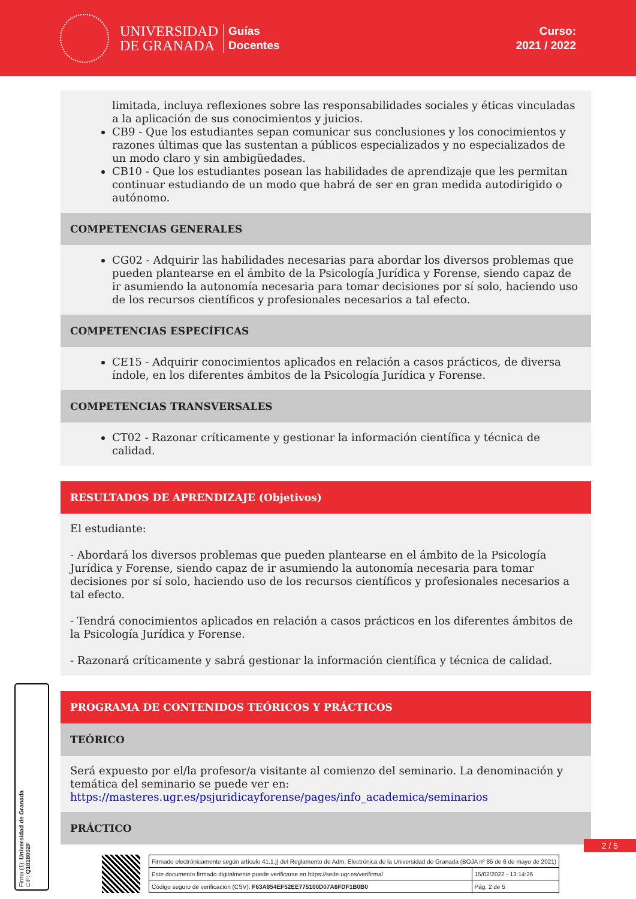UNIVERSIDAD
DE GRANADA
Guías
Docentes
Curso:
2021 / 2022
limitada, incluya reflexiones sobre las responsabilidades sociales y éticas vinculadas a la aplicación de sus conocimientos y juicios.
CB9 - Que los estudiantes sepan comunicar sus conclusiones y los conocimientos y razones últimas que las sustentan a públicos especializados y no especializados de un modo claro y sin ambigüedades.
CB10 - Que los estudiantes posean las habilidades de aprendizaje que les permitan continuar estudiando de un modo que habrá de ser en gran medida autodirigido o autónomo.
COMPETENCIAS GENERALES
CG02 - Adquirir las habilidades necesarias para abordar los diversos problemas que pueden plantearse en el ámbito de la Psicología Jurídica y Forense, siendo capaz de ir asumiendo la autonomía necesaria para tomar decisiones por sí solo, haciendo uso de los recursos científicos y profesionales necesarios a tal efecto.
COMPETENCIAS ESPECÍFICAS
CE15 - Adquirir conocimientos aplicados en relación a casos prácticos, de diversa índole, en los diferentes ámbitos de la Psicología Jurídica y Forense.
COMPETENCIAS TRANSVERSALES
CT02 - Razonar críticamente y gestionar la información científica y técnica de calidad.
RESULTADOS DE APRENDIZAJE (Objetivos)
El estudiante:
- Abordará los diversos problemas que pueden plantearse en el ámbito de la Psicología Jurídica y Forense, siendo capaz de ir asumiendo la autonomía necesaria para tomar decisiones por sí solo, haciendo uso de los recursos científicos y profesionales necesarios a tal efecto.
- Tendrá conocimientos aplicados en relación a casos prácticos en los diferentes ámbitos de la Psicología Jurídica y Forense.
- Razonará críticamente y sabrá gestionar la información científica y técnica de calidad.
PROGRAMA DE CONTENIDOS TEÓRICOS Y PRÁCTICOS
TEÓRICO
Será expuesto por el/la profesor/a visitante al comienzo del seminario. La denominación y temática del seminario se puede ver en: https://masteres.ugr.es/psjuridicayforense/pages/info_academica/seminarios
PRÁCTICO
Firma (1): Universidad de Granada
CIF: Q1818002F
2 / 5
| Firmado electrónicamente según artículo 41.1.j) del Reglamento de Adm. Electrónica de la Universidad de Granada (BOJA nº 85 de 6 de mayo de 2021) | |
| Este documento firmado digitalmente puede verificarse en https://sede.ugr.es/verifirma/ | 15/02/2022 - 13:14:26 |
| Código seguro de verificación (CSV): F63A854EF52EE775100D07A6FDF1B0B0 | Pág. 2 de 5 |